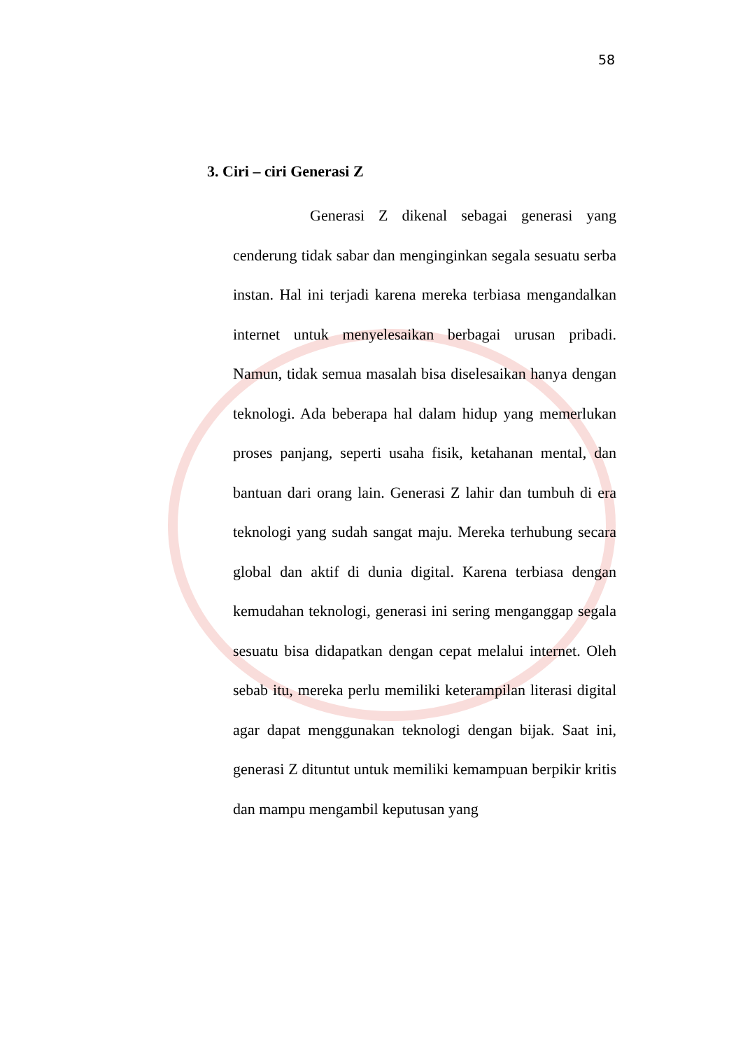58
3. Ciri – ciri Generasi Z
Generasi Z dikenal sebagai generasi yang cenderung tidak sabar dan menginginkan segala sesuatu serba instan. Hal ini terjadi karena mereka terbiasa mengandalkan internet untuk menyelesaikan berbagai urusan pribadi. Namun, tidak semua masalah bisa diselesaikan hanya dengan teknologi. Ada beberapa hal dalam hidup yang memerlukan proses panjang, seperti usaha fisik, ketahanan mental, dan bantuan dari orang lain. Generasi Z lahir dan tumbuh di era teknologi yang sudah sangat maju. Mereka terhubung secara global dan aktif di dunia digital. Karena terbiasa dengan kemudahan teknologi, generasi ini sering menganggap segala sesuatu bisa didapatkan dengan cepat melalui internet. Oleh sebab itu, mereka perlu memiliki keterampilan literasi digital agar dapat menggunakan teknologi dengan bijak. Saat ini, generasi Z dituntut untuk memiliki kemampuan berpikir kritis dan mampu mengambil keputusan yang